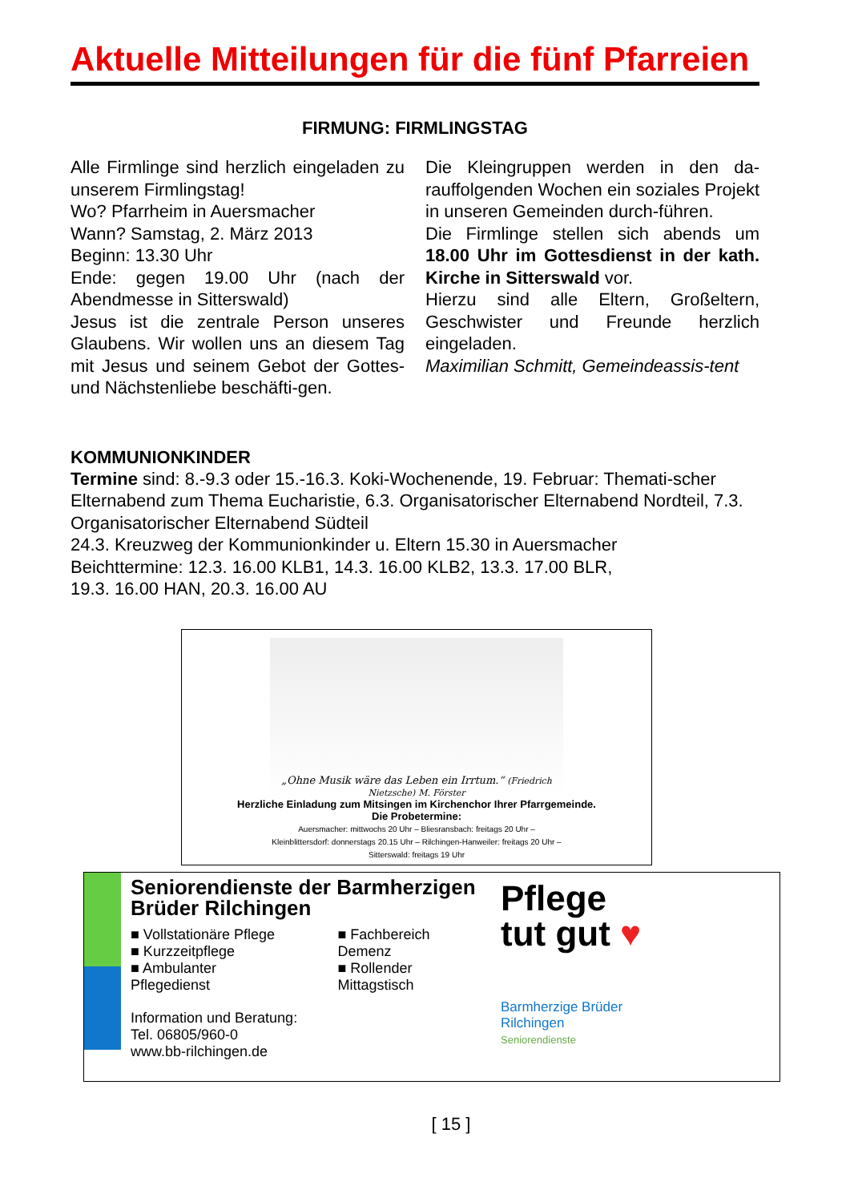Aktuelle Mitteilungen für die fünf Pfarreien
FIRMUNG: FIRMLINGSTAG
Alle Firmlinge sind herzlich eingeladen zu unserem Firmlingstag!
Wo? Pfarrheim in Auersmacher
Wann? Samstag, 2. März 2013
Beginn: 13.30 Uhr
Ende: gegen 19.00 Uhr (nach der Abendmesse in Sitterswald)
Jesus ist die zentrale Person unseres Glaubens. Wir wollen uns an diesem Tag mit Jesus und seinem Gebot der Gottes- und Nächstenliebe beschäfti-gen.
Die Kleingruppen werden in den da-rauffolgenden Wochen ein soziales Projekt in unseren Gemeinden durch-führen.
Die Firmlinge stellen sich abends um 18.00 Uhr im Gottesdienst in der kath. Kirche in Sitterswald vor.
Hierzu sind alle Eltern, Großeltern, Geschwister und Freunde herzlich eingeladen.
Maximilian Schmitt, Gemeindeassis-tent
KOMMUNIONKINDER
Termine sind: 8.-9.3 oder 15.-16.3. Koki-Wochenende, 19. Februar: Themati-scher Elternabend zum Thema Eucharistie, 6.3. Organisatorischer Elternabend Nordteil, 7.3. Organisatorischer Elternabend Südteil
24.3. Kreuzweg der Kommunionkinder u. Eltern 15.30 in Auersmacher
Beichttermine: 12.3. 16.00 KLB1, 14.3. 16.00 KLB2, 13.3. 17.00 BLR,
19.3. 16.00 HAN, 20.3. 16.00 AU
„Ohne Musik wäre das Leben ein Irrtum.“ (Friedrich Nietzsche) M. Förster
Herzliche Einladung zum Mitsingen im Kirchenchor Ihrer Pfarrgemeinde.
Die Probetermine:
Auersmacher: mittwochs 20 Uhr – Bliesransbach: freitags 20 Uhr –
Kleinblittersdorf: donnerstags 20.15 Uhr – Rilchingen-Hanweiler: freitags 20 Uhr –
Sitterswald: freitags 19 Uhr
Seniorendienste der Barmherzigen Brüder Rilchingen
■ Vollstationäre Pflege
■ Kurzzeitpflege
■ Ambulanter Pflegedienst
■ Fachbereich Demenz
■ Rollender Mittagstisch
Information und Beratung:
Tel. 06805/960-0
www.bb-rilchingen.de
Pflege
tut gut ♥
Barmherzige Brüder
Rilchingen
Seniorendienste
[ 15 ]